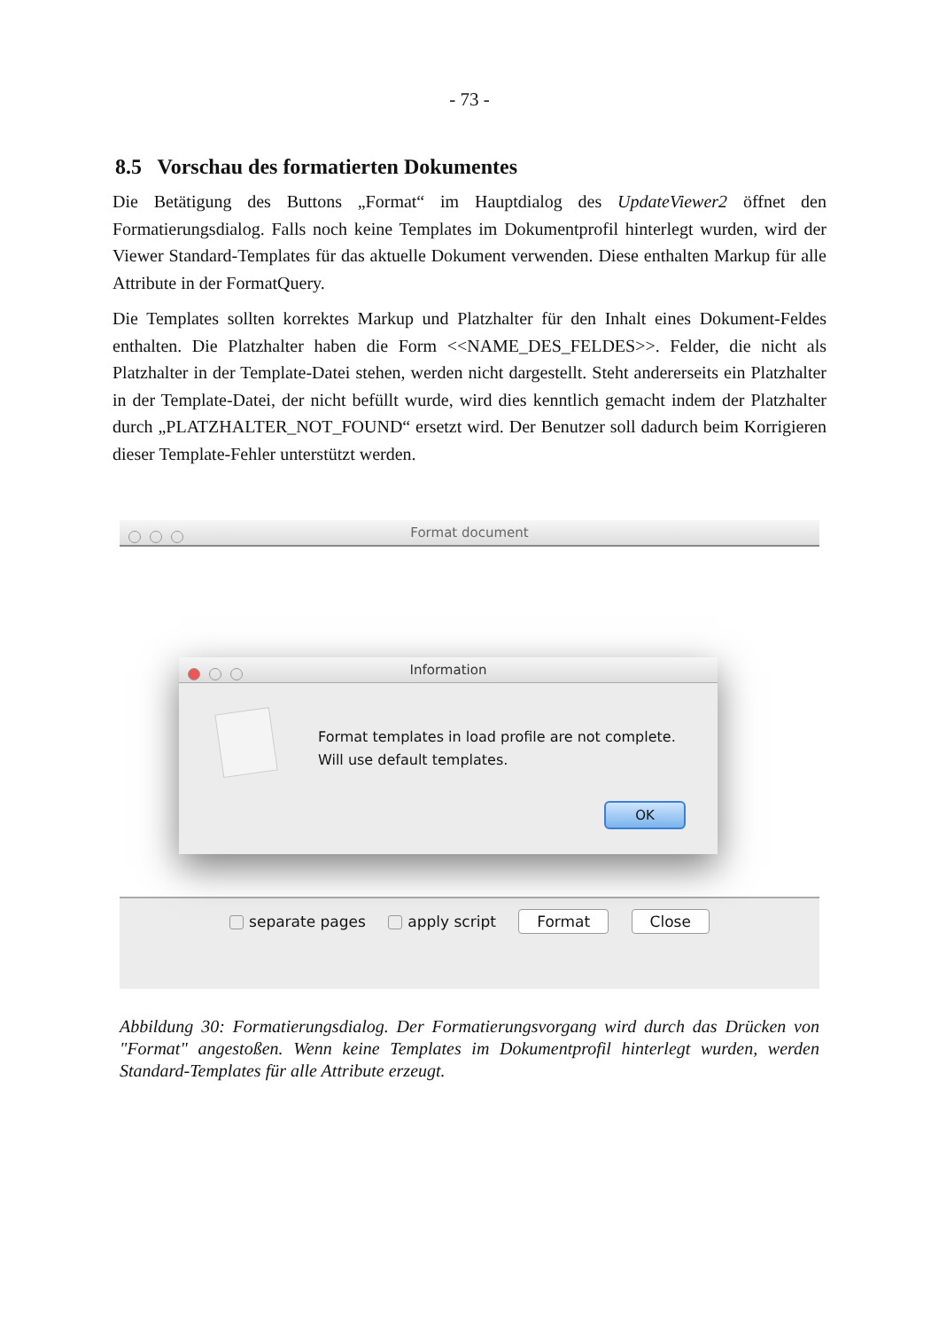- 73 -
8.5 Vorschau des formatierten Dokumentes
Die Betätigung des Buttons „Format“ im Hauptdialog des UpdateViewer2 öffnet den Formatierungsdialog. Falls noch keine Templates im Dokumentprofil hinterlegt wurden, wird der Viewer Standard-Templates für das aktuelle Dokument verwenden. Diese enthalten Markup für alle Attribute in der FormatQuery.
Die Templates sollten korrektes Markup und Platzhalter für den Inhalt eines Dokument-Feldes enthalten. Die Platzhalter haben die Form <<NAME_DES_FELDES>>. Felder, die nicht als Platzhalter in der Template-Datei stehen, werden nicht dargestellt. Steht andererseits ein Platzhalter in der Template-Datei, der nicht befüllt wurde, wird dies kenntlich gemacht indem der Platzhalter durch „PLATZHALTER_NOT_FOUND“ ersetzt wird. Der Benutzer soll dadurch beim Korrigieren dieser Template-Fehler unterstützt werden.
Format document
Information
Format templates in load profile are not complete.
Will use default templates.
OK
separate pages apply script Format Close
Abbildung 30: Formatierungsdialog. Der Formatierungsvorgang wird durch das Drücken von "Format" angestoßen. Wenn keine Templates im Dokumentprofil hinterlegt wurden, werden Standard-Templates für alle Attribute erzeugt.